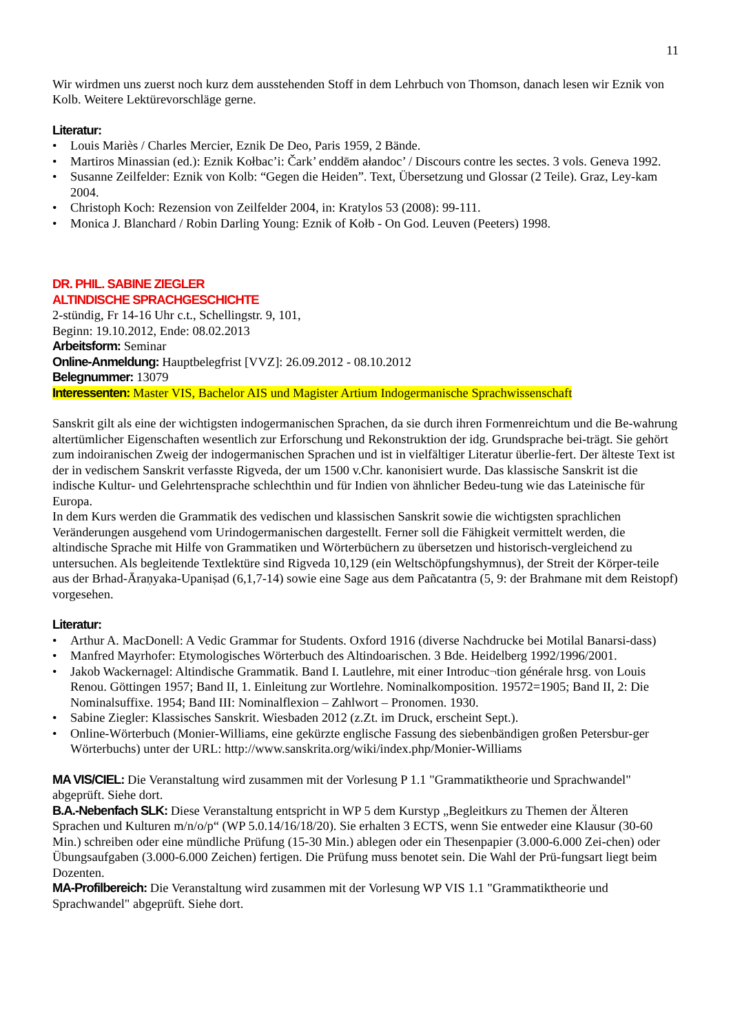11
Wir wirdmen uns zuerst noch kurz dem ausstehenden Stoff in dem Lehrbuch von Thomson, danach lesen wir Eznik von Kolb. Weitere Lektürevorschläge gerne.
Literatur:
• Louis Mariès / Charles Mercier, Eznik De Deo, Paris 1959, 2 Bände.
• Martiros Minassian (ed.): Eznik Kołbac’i: Čark’ enddēm ałandoc’ / Discours contre les sectes. 3 vols. Geneva 1992.
• Susanne Zeilfelder: Eznik von Kolb: “Gegen die Heiden”. Text, Übersetzung und Glossar (2 Teile). Graz, Ley-kam 2004.
• Christoph Koch: Rezension von Zeilfelder 2004, in: Kratylos 53 (2008): 99-111.
• Monica J. Blanchard / Robin Darling Young: Eznik of Kołb - On God. Leuven (Peeters) 1998.
DR. PHIL. SABINE ZIEGLER
ALTINDISCHE SPRACHGESCHICHTE
2-stündig, Fr 14-16 Uhr c.t., Schellingstr. 9, 101,
Beginn: 19.10.2012, Ende: 08.02.2013
Arbeitsform: Seminar
Online-Anmeldung: Hauptbelegfrist [VVZ]: 26.09.2012 - 08.10.2012
Belegnummer: 13079
Interessenten: Master VIS, Bachelor AIS und Magister Artium Indogermanische Sprachwissenschaft
Sanskrit gilt als eine der wichtigsten indogermanischen Sprachen, da sie durch ihren Formenreichtum und die Be-wahrung altertümlicher Eigenschaften wesentlich zur Erforschung und Rekonstruktion der idg. Grundsprache bei-trägt. Sie gehört zum indoiranischen Zweig der indogermanischen Sprachen und ist in vielfältiger Literatur überlie-fert. Der älteste Text ist der in vedischem Sanskrit verfasste Rigveda, der um 1500 v.Chr. kanonisiert wurde. Das klassische Sanskrit ist die indische Kultur- und Gelehrtensprache schlechthin und für Indien von ähnlicher Bedeu-tung wie das Lateinische für Europa.
In dem Kurs werden die Grammatik des vedischen und klassischen Sanskrit sowie die wichtigsten sprachlichen Veränderungen ausgehend vom Urindogermanischen dargestellt. Ferner soll die Fähigkeit vermittelt werden, die altindische Sprache mit Hilfe von Grammatiken und Wörterbüchern zu übersetzen und historisch-vergleichend zu untersuchen. Als begleitende Textlektüre sind Rigveda 10,129 (ein Weltschöpfungshymnus), der Streit der Körper-teile aus der Brhad-Āraṇyaka-Upaniṣad (6,1,7-14) sowie eine Sage aus dem Pañcatantra (5, 9: der Brahmane mit dem Reistopf) vorgesehen.
Literatur:
• Arthur A. MacDonell: A Vedic Grammar for Students. Oxford 1916 (diverse Nachdrucke bei Motilal Banarsi-dass)
• Manfred Mayrhofer: Etymologisches Wörterbuch des Altindoarischen. 3 Bde. Heidelberg 1992/1996/2001.
• Jakob Wackernagel: Altindische Grammatik. Band I. Lautlehre, mit einer Introduc¬tion générale hrsg. von Louis Renou. Göttingen 1957; Band II, 1. Einleitung zur Wortlehre. Nominalkomposition. 19572=1905; Band II, 2: Die Nominalsuffixe. 1954; Band III: Nominalflexion – Zahlwort – Pronomen. 1930.
• Sabine Ziegler: Klassisches Sanskrit. Wiesbaden 2012 (z.Zt. im Druck, erscheint Sept.).
• Online-Wörterbuch (Monier-Williams, eine gekürzte englische Fassung des siebenbändigen großen Petersbur-ger Wörterbuchs) unter der URL: http://www.sanskrita.org/wiki/index.php/Monier-Williams
MA VIS/CIEL: Die Veranstaltung wird zusammen mit der Vorlesung P 1.1 "Grammatiktheorie und Sprachwandel" abgeprüft. Siehe dort.
B.A.-Nebenfach SLK: Diese Veranstaltung entspricht in WP 5 dem Kurstyp „Begleitkurs zu Themen der Älteren Sprachen und Kulturen m/n/o/p“ (WP 5.0.14/16/18/20). Sie erhalten 3 ECTS, wenn Sie entweder eine Klausur (30-60 Min.) schreiben oder eine mündliche Prüfung (15-30 Min.) ablegen oder ein Thesenpapier (3.000-6.000 Zei-chen) oder Übungsaufgaben (3.000-6.000 Zeichen) fertigen. Die Prüfung muss benotet sein. Die Wahl der Prü-fungsart liegt beim Dozenten.
MA-Profilbereich: Die Veranstaltung wird zusammen mit der Vorlesung WP VIS 1.1 "Grammatiktheorie und Sprachwandel" abgeprüft. Siehe dort.